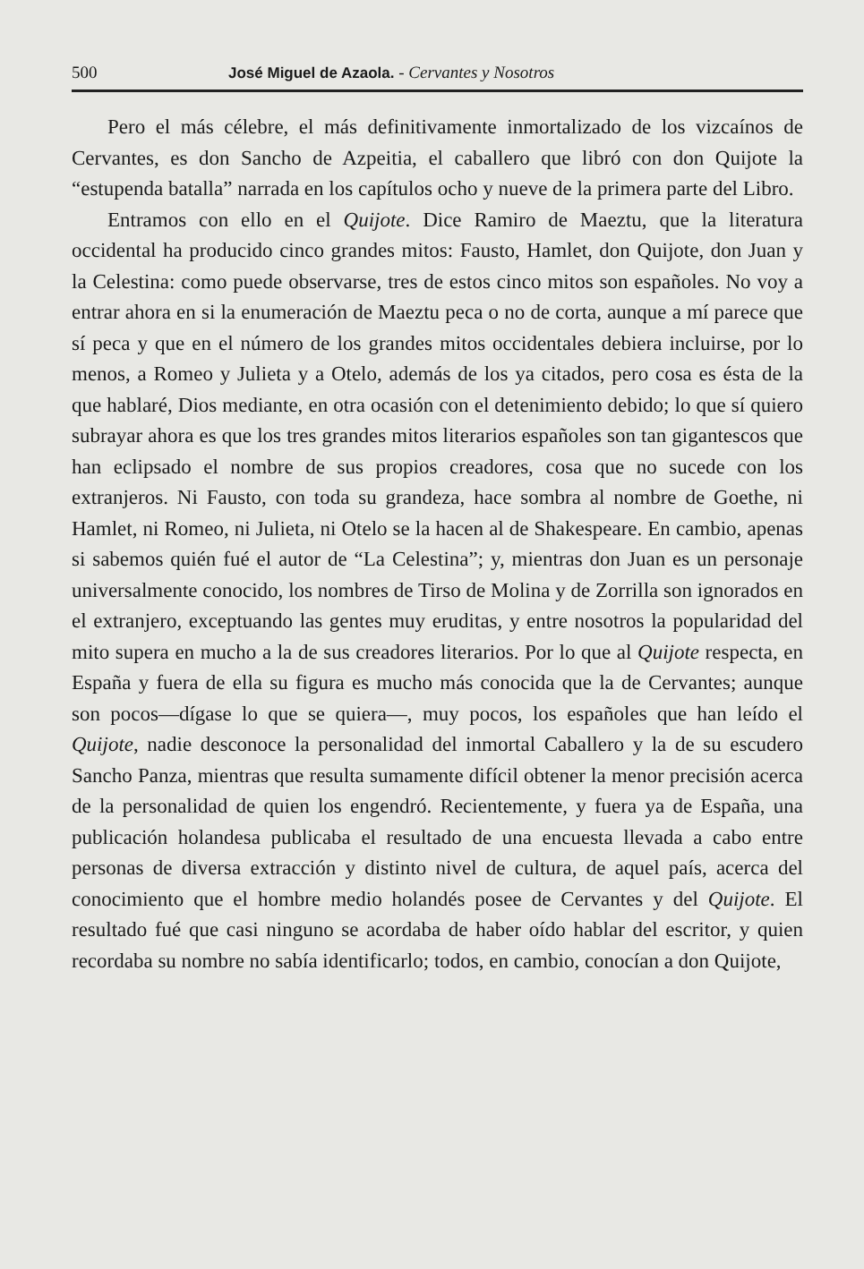500 José Miguel de Azaola. - Cervantes y Nosotros
Pero el más célebre, el más definitivamente inmortalizado de los vizcaínos de Cervantes, es don Sancho de Azpeitia, el caballero que libró con don Quijote la “estupenda batalla” narrada en los capítulos ocho y nueve de la primera parte del Libro.
Entramos con ello en el Quijote. Dice Ramiro de Maeztu, que la literatura occidental ha producido cinco grandes mitos: Fausto, Hamlet, don Quijote, don Juan y la Celestina: como puede observarse, tres de estos cinco mitos son españoles. No voy a entrar ahora en si la enumeración de Maeztu peca o no de corta, aunque a mí parece que sí peca y que en el número de los grandes mitos occidentales debiera incluirse, por lo menos, a Romeo y Julieta y a Otelo, además de los ya citados, pero cosa es ésta de la que hablaré, Dios mediante, en otra ocasión con el detenimiento debido; lo que sí quiero subrayar ahora es que los tres grandes mitos literarios españoles son tan gigantescos que han eclipsado el nombre de sus propios creadores, cosa que no sucede con los extranjeros. Ni Fausto, con toda su grandeza, hace sombra al nombre de Goethe, ni Hamlet, ni Romeo, ni Julieta, ni Otelo se la hacen al de Shakespeare. En cambio, apenas si sabemos quién fué el autor de “La Celestina”; y, mientras don Juan es un personaje universalmente conocido, los nombres de Tirso de Molina y de Zorrilla son ignorados en el extranjero, exceptuando las gentes muy eruditas, y entre nosotros la popularidad del mito supera en mucho a la de sus creadores literarios. Por lo que al Quijote respecta, en España y fuera de ella su figura es mucho más conocida que la de Cervantes; aunque son pocos—dígase lo que se quiera—, muy pocos, los españoles que han leído el Quijote, nadie desconoce la personalidad del inmortal Caballero y la de su escudero Sancho Panza, mientras que resulta sumamente difícil obtener la menor precisión acerca de la personalidad de quien los engendró. Recientemente, y fuera ya de España, una publicación holandesa publicaba el resultado de una encuesta llevada a cabo entre personas de diversa extracción y distinto nivel de cultura, de aquel país, acerca del conocimiento que el hombre medio holandés posee de Cervantes y del Quijote. El resultado fué que casi ninguno se acordaba de haber oído hablar del escritor, y quien recordaba su nombre no sabía identificarlo; todos, en cambio, conocían a don Quijote,